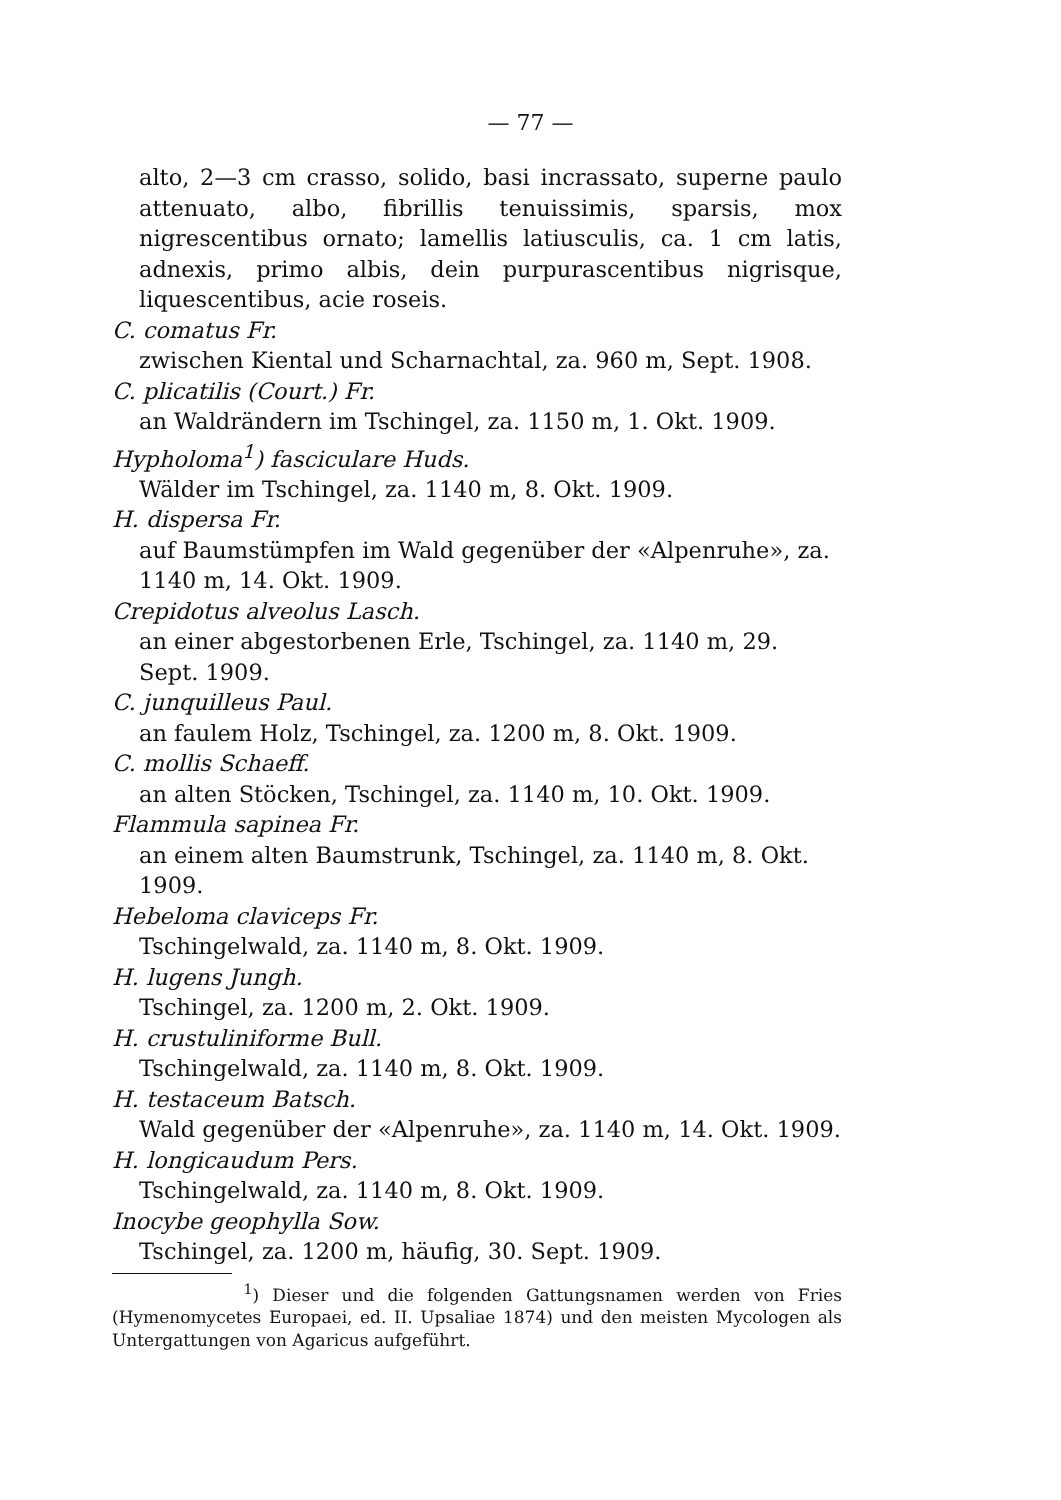— 77 —
alto, 2—3 cm crasso, solido, basi incrassato, superne paulo attenuato, albo, fibrillis tenuissimis, sparsis, mox nigrescentibus ornato; lamellis latiusculis, ca. 1 cm latis, adnexis, primo albis, dein purpurascentibus nigrisque, liquescentibus, acie roseis.
C. comatus Fr.
zwischen Kiental und Scharnachtal, za. 960 m, Sept. 1908.
C. plicatilis (Court.) Fr.
an Waldrändern im Tschingel, za. 1150 m, 1. Okt. 1909.
Hypholoma<sup>1</sup>) fasciculare Huds.
Wälder im Tschingel, za. 1140 m, 8. Okt. 1909.
H. dispersa Fr.
auf Baumstümpfen im Wald gegenüber der «Alpenruhe», za. 1140 m, 14. Okt. 1909.
Crepidotus alveolus Lasch.
an einer abgestorbenen Erle, Tschingel, za. 1140 m, 29. Sept. 1909.
C. junquilleus Paul.
an faulem Holz, Tschingel, za. 1200 m, 8. Okt. 1909.
C. mollis Schaeff.
an alten Stöcken, Tschingel, za. 1140 m, 10. Okt. 1909.
Flammula sapinea Fr.
an einem alten Baumstrunk, Tschingel, za. 1140 m, 8. Okt. 1909.
Hebeloma claviceps Fr.
Tschingelwald, za. 1140 m, 8. Okt. 1909.
H. lugens Jungh.
Tschingel, za. 1200 m, 2. Okt. 1909.
H. crustuliniforme Bull.
Tschingelwald, za. 1140 m, 8. Okt. 1909.
H. testaceum Batsch.
Wald gegenüber der «Alpenruhe», za. 1140 m, 14. Okt. 1909.
H. longicaudum Pers.
Tschingelwald, za. 1140 m, 8. Okt. 1909.
Inocybe geophylla Sow.
Tschingel, za. 1200 m, häufig, 30. Sept. 1909.
<sup>1</sup>) Dieser und die folgenden Gattungsnamen werden von Fries (Hymenomycetes Europaei, ed. II. Upsaliae 1874) und den meisten Mycologen als Untergattungen von Agaricus aufgeführt.